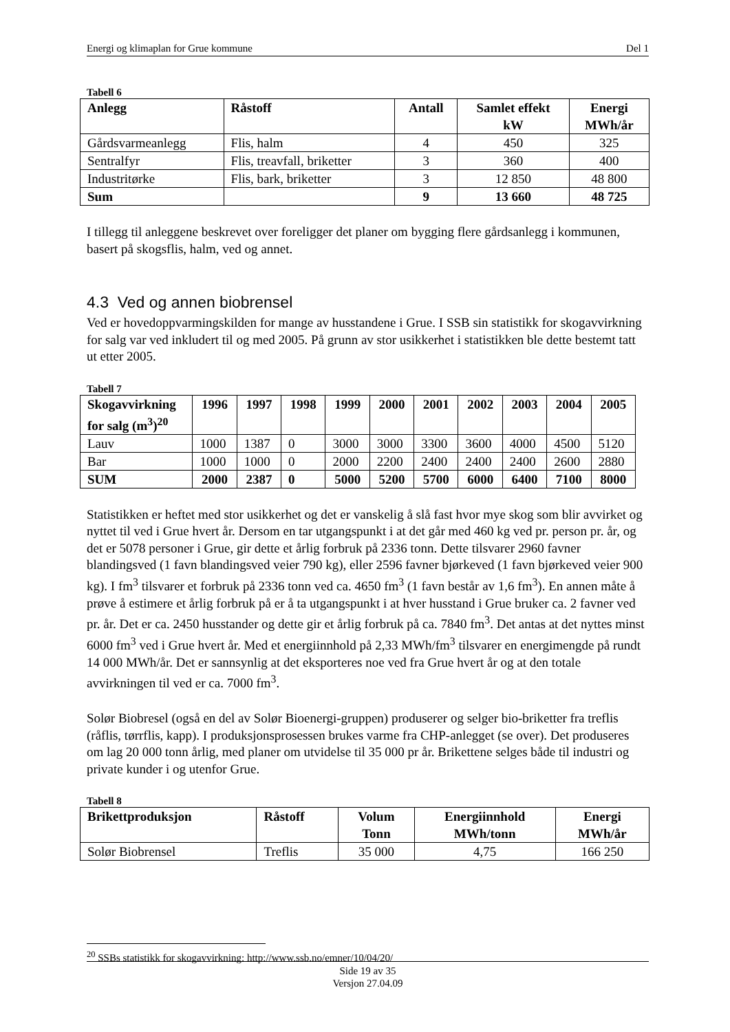Energi og klimaplan for Grue kommune Del 1
Tabell 6
| Anlegg | Råstoff | Antall | Samlet effekt kW | Energi MWh/år |
| --- | --- | --- | --- | --- |
| Gårdsvarmeanlegg | Flis, halm | 4 | 450 | 325 |
| Sentralfyr | Flis, treavfall, briketter | 3 | 360 | 400 |
| Industritørke | Flis, bark, briketter | 3 | 12 850 | 48 800 |
| Sum | | 9 | 13 660 | 48 725 |
I tillegg til anleggene beskrevet over foreligger det planer om bygging flere gårdsanlegg i kommunen, basert på skogsflis, halm, ved og annet.
4.3 Ved og annen biobrensel
Ved er hovedoppvarmingskilden for mange av husstandene i Grue. I SSB sin statistikk for skogavvirkning for salg var ved inkludert til og med 2005. På grunn av stor usikkerhet i statistikken ble dette bestemt tatt ut etter 2005.
Tabell 7
| Skogavvirkning for salg (m<sup>3</sup>)<sup>20</sup> | 1996 | 1997 | 1998 | 1999 | 2000 | 2001 | 2002 | 2003 | 2004 | 2005 |
| --- | --- | --- | --- | --- | --- | --- | --- | --- | --- | --- |
| Lauv | 1000 | 1387 | 0 | 3000 | 3000 | 3300 | 3600 | 4000 | 4500 | 5120 |
| Bar | 1000 | 1000 | 0 | 2000 | 2200 | 2400 | 2400 | 2400 | 2600 | 2880 |
| SUM | 2000 | 2387 | 0 | 5000 | 5200 | 5700 | 6000 | 6400 | 7100 | 8000 |
Statistikken er heftet med stor usikkerhet og det er vanskelig å slå fast hvor mye skog som blir avvirket og nyttet til ved i Grue hvert år. Dersom en tar utgangspunkt i at det går med 460 kg ved pr. person pr. år, og det er 5078 personer i Grue, gir dette et årlig forbruk på 2336 tonn. Dette tilsvarer 2960 favner blandingsved (1 favn blandingsved veier 790 kg), eller 2596 favner bjørkeved (1 favn bjørkeved veier 900 kg). I fm<sup>3</sup> tilsvarer et forbruk på 2336 tonn ved ca. 4650 fm<sup>3</sup> (1 favn består av 1,6 fm<sup>3</sup>). En annen måte å prøve å estimere et årlig forbruk på er å ta utgangspunkt i at hver husstand i Grue bruker ca. 2 favner ved pr. år. Det er ca. 2450 husstander og dette gir et årlig forbruk på ca. 7840 fm<sup>3</sup>. Det antas at det nyttes minst 6000 fm<sup>3</sup> ved i Grue hvert år. Med et energiinnhold på 2,33 MWh/fm<sup>3</sup> tilsvarer en energimengde på rundt 14 000 MWh/år. Det er sannsynlig at det eksporteres noe ved fra Grue hvert år og at den totale avvirkningen til ved er ca. 7000 fm<sup>3</sup>.
Solør Biobresel (også en del av Solør Bioenergi-gruppen) produserer og selger bio-briketter fra treflis (råflis, tørrflis, kapp). I produksjonsprosessen brukes varme fra CHP-anlegget (se over). Det produseres om lag 20 000 tonn årlig, med planer om utvidelse til 35 000 pr år. Brikettene selges både til industri og private kunder i og utenfor Grue.
Tabell 8
| Brikettproduksjon | Råstoff | Volum Tonn | Energiinnhold MWh/tonn | Energi MWh/år |
| --- | --- | --- | --- | --- |
| Solør Biobrensel | Treflis | 35 000 | 4,75 | 166 250 |
<sup>20</sup> SSBs statistikk for skogavvirkning: http://www.ssb.no/emner/10/04/20/
Side 19 av 35
Versjon 27.04.09